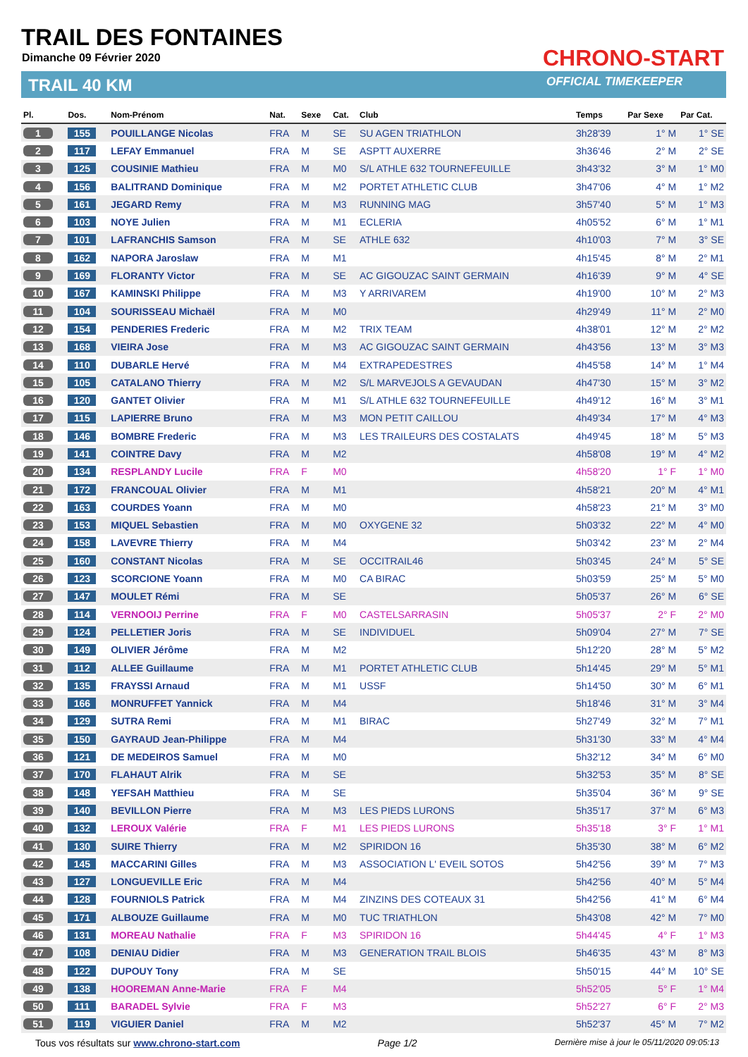TRAIL DES FONTAINES
Dimanche 09 Février 2020
TRAIL 40 KM
CHRONO-START
OFFICIAL TIMEKEEPER
| Pl. | Dos. | Nom-Prénom | Nat. | Sexe | Cat. | Club | Temps | Par Sexe | Par Cat. |
| --- | --- | --- | --- | --- | --- | --- | --- | --- | --- |
| 1 | 155 | POUILLANGE Nicolas | FRA | M | SE | SU AGEN TRIATHLON | 3h28'39 | 1° M | 1° SE |
| 2 | 117 | LEFAY Emmanuel | FRA | M | SE | ASPTT AUXERRE | 3h36'46 | 2° M | 2° SE |
| 3 | 125 | COUSINIE Mathieu | FRA | M | M0 | S/L ATHLE 632 TOURNEFEUILLE | 3h43'32 | 3° M | 1° M0 |
| 4 | 156 | BALITRAND Dominique | FRA | M | M2 | PORTET ATHLETIC CLUB | 3h47'06 | 4° M | 1° M2 |
| 5 | 161 | JEGARD Remy | FRA | M | M3 | RUNNING MAG | 3h57'40 | 5° M | 1° M3 |
| 6 | 103 | NOYE Julien | FRA | M | M1 | ECLERIA | 4h05'52 | 6° M | 1° M1 |
| 7 | 101 | LAFRANCHIS Samson | FRA | M | SE | ATHLE 632 | 4h10'03 | 7° M | 3° SE |
| 8 | 162 | NAPORA Jaroslaw | FRA | M | M1 | | 4h15'45 | 8° M | 2° M1 |
| 9 | 169 | FLORANTY Victor | FRA | M | SE | AC GIGOUZAC SAINT GERMAIN | 4h16'39 | 9° M | 4° SE |
| 10 | 167 | KAMINSKI Philippe | FRA | M | M3 | Y ARRIVAREM | 4h19'00 | 10° M | 2° M3 |
| 11 | 104 | SOURISSEAU Michaël | FRA | M | M0 | | 4h29'49 | 11° M | 2° M0 |
| 12 | 154 | PENDERIES Frederic | FRA | M | M2 | TRIX TEAM | 4h38'01 | 12° M | 2° M2 |
| 13 | 168 | VIEIRA Jose | FRA | M | M3 | AC GIGOUZAC SAINT GERMAIN | 4h43'56 | 13° M | 3° M3 |
| 14 | 110 | DUBARLE Hervé | FRA | M | M4 | EXTRAPEDESTRES | 4h45'58 | 14° M | 1° M4 |
| 15 | 105 | CATALANO Thierry | FRA | M | M2 | S/L MARVEJOLS A GEVAUDAN | 4h47'30 | 15° M | 3° M2 |
| 16 | 120 | GANTET Olivier | FRA | M | M1 | S/L ATHLE 632 TOURNEFEUILLE | 4h49'12 | 16° M | 3° M1 |
| 17 | 115 | LAPIERRE Bruno | FRA | M | M3 | MON PETIT CAILLOU | 4h49'34 | 17° M | 4° M3 |
| 18 | 146 | BOMBRE Frederic | FRA | M | M3 | LES TRAILEURS DES COSTALATS | 4h49'45 | 18° M | 5° M3 |
| 19 | 141 | COINTRE Davy | FRA | M | M2 | | 4h58'08 | 19° M | 4° M2 |
| 20 | 134 | RESPLANDY Lucile | FRA | F | M0 | | 4h58'20 | 1° F | 1° M0 |
| 21 | 172 | FRANCOUAL Olivier | FRA | M | M1 | | 4h58'21 | 20° M | 4° M1 |
| 22 | 163 | COURDES Yoann | FRA | M | M0 | | 4h58'23 | 21° M | 3° M0 |
| 23 | 153 | MIQUEL Sebastien | FRA | M | M0 | OXYGENE 32 | 5h03'32 | 22° M | 4° M0 |
| 24 | 158 | LAVEVRE Thierry | FRA | M | M4 | | 5h03'42 | 23° M | 2° M4 |
| 25 | 160 | CONSTANT Nicolas | FRA | M | SE | OCCITRAIL46 | 5h03'45 | 24° M | 5° SE |
| 26 | 123 | SCORCIONE Yoann | FRA | M | M0 | CA BIRAC | 5h03'59 | 25° M | 5° M0 |
| 27 | 147 | MOULET Rémi | FRA | M | SE | | 5h05'37 | 26° M | 6° SE |
| 28 | 114 | VERNOOIJ Perrine | FRA | F | M0 | CASTELSARRASIN | 5h05'37 | 2° F | 2° M0 |
| 29 | 124 | PELLETIER Joris | FRA | M | SE | INDIVIDUEL | 5h09'04 | 27° M | 7° SE |
| 30 | 149 | OLIVIER Jérôme | FRA | M | M2 | | 5h12'20 | 28° M | 5° M2 |
| 31 | 112 | ALLEE Guillaume | FRA | M | M1 | PORTET ATHLETIC CLUB | 5h14'45 | 29° M | 5° M1 |
| 32 | 135 | FRAYSSI Arnaud | FRA | M | M1 | USSF | 5h14'50 | 30° M | 6° M1 |
| 33 | 166 | MONRUFFET Yannick | FRA | M | M4 | | 5h18'46 | 31° M | 3° M4 |
| 34 | 129 | SUTRA Remi | FRA | M | M1 | BIRAC | 5h27'49 | 32° M | 7° M1 |
| 35 | 150 | GAYRAUD Jean-Philippe | FRA | M | M4 | | 5h31'30 | 33° M | 4° M4 |
| 36 | 121 | DE MEDEIROS Samuel | FRA | M | M0 | | 5h32'12 | 34° M | 6° M0 |
| 37 | 170 | FLAHAUT Alrik | FRA | M | SE | | 5h32'53 | 35° M | 8° SE |
| 38 | 148 | YEFSAH Matthieu | FRA | M | SE | | 5h35'04 | 36° M | 9° SE |
| 39 | 140 | BEVILLON Pierre | FRA | M | M3 | LES PIEDS LURONS | 5h35'17 | 37° M | 6° M3 |
| 40 | 132 | LEROUX Valérie | FRA | F | M1 | LES PIEDS LURONS | 5h35'18 | 3° F | 1° M1 |
| 41 | 130 | SUIRE Thierry | FRA | M | M2 | SPIRIDON 16 | 5h35'30 | 38° M | 6° M2 |
| 42 | 145 | MACCARINI Gilles | FRA | M | M3 | ASSOCIATION L' EVEIL SOTOS | 5h42'56 | 39° M | 7° M3 |
| 43 | 127 | LONGUEVILLE Eric | FRA | M | M4 | | 5h42'56 | 40° M | 5° M4 |
| 44 | 128 | FOURNIOLS Patrick | FRA | M | M4 | ZINZINS DES COTEAUX 31 | 5h42'56 | 41° M | 6° M4 |
| 45 | 171 | ALBOUZE Guillaume | FRA | M | M0 | TUC TRIATHLON | 5h43'08 | 42° M | 7° M0 |
| 46 | 131 | MOREAU Nathalie | FRA | F | M3 | SPIRIDON 16 | 5h44'45 | 4° F | 1° M3 |
| 47 | 108 | DENIAU Didier | FRA | M | M3 | GENERATION TRAIL BLOIS | 5h46'35 | 43° M | 8° M3 |
| 48 | 122 | DUPOUY Tony | FRA | M | SE | | 5h50'15 | 44° M | 10° SE |
| 49 | 138 | HOOREMAN Anne-Marie | FRA | F | M4 | | 5h52'05 | 5° F | 1° M4 |
| 50 | 111 | BARADEL Sylvie | FRA | F | M3 | | 5h52'27 | 6° F | 2° M3 |
| 51 | 119 | VIGUIER Daniel | FRA | M | M2 | | 5h52'37 | 45° M | 7° M2 |
Tous vos résultats sur www.chrono-start.com Page 1/2 Dernière mise à jour le 05/11/2020 09:05:13